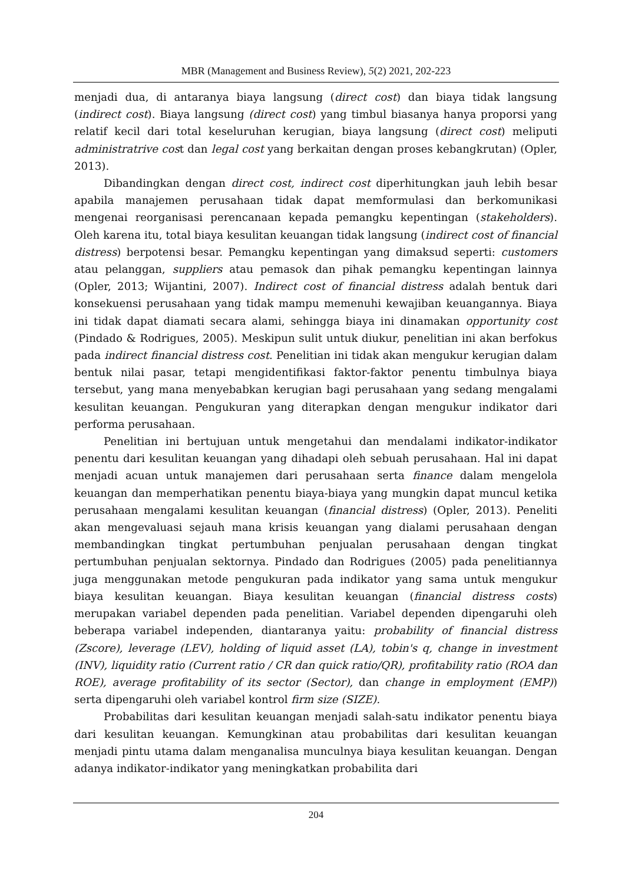MBR (Management and Business Review), 5(2) 2021, 202-223
menjadi dua, di antaranya biaya langsung (direct cost) dan biaya tidak langsung (indirect cost). Biaya langsung (direct cost) yang timbul biasanya hanya proporsi yang relatif kecil dari total keseluruhan kerugian, biaya langsung (direct cost) meliputi administratrive cost dan legal cost yang berkaitan dengan proses kebangkrutan) (Opler, 2013).
Dibandingkan dengan direct cost, indirect cost diperhitungkan jauh lebih besar apabila manajemen perusahaan tidak dapat memformulasi dan berkomunikasi mengenai reorganisasi perencanaan kepada pemangku kepentingan (stakeholders). Oleh karena itu, total biaya kesulitan keuangan tidak langsung (indirect cost of financial distress) berpotensi besar. Pemangku kepentingan yang dimaksud seperti: customers atau pelanggan, suppliers atau pemasok dan pihak pemangku kepentingan lainnya (Opler, 2013; Wijantini, 2007). Indirect cost of financial distress adalah bentuk dari konsekuensi perusahaan yang tidak mampu memenuhi kewajiban keuangannya. Biaya ini tidak dapat diamati secara alami, sehingga biaya ini dinamakan opportunity cost (Pindado & Rodrigues, 2005). Meskipun sulit untuk diukur, penelitian ini akan berfokus pada indirect financial distress cost. Penelitian ini tidak akan mengukur kerugian dalam bentuk nilai pasar, tetapi mengidentifikasi faktor-faktor penentu timbulnya biaya tersebut, yang mana menyebabkan kerugian bagi perusahaan yang sedang mengalami kesulitan keuangan. Pengukuran yang diterapkan dengan mengukur indikator dari performa perusahaan.
Penelitian ini bertujuan untuk mengetahui dan mendalami indikator-indikator penentu dari kesulitan keuangan yang dihadapi oleh sebuah perusahaan. Hal ini dapat menjadi acuan untuk manajemen dari perusahaan serta finance dalam mengelola keuangan dan memperhatikan penentu biaya-biaya yang mungkin dapat muncul ketika perusahaan mengalami kesulitan keuangan (financial distress) (Opler, 2013). Peneliti akan mengevaluasi sejauh mana krisis keuangan yang dialami perusahaan dengan membandingkan tingkat pertumbuhan penjualan perusahaan dengan tingkat pertumbuhan penjualan sektornya. Pindado dan Rodrigues (2005) pada penelitiannya juga menggunakan metode pengukuran pada indikator yang sama untuk mengukur biaya kesulitan keuangan. Biaya kesulitan keuangan (financial distress costs) merupakan variabel dependen pada penelitian. Variabel dependen dipengaruhi oleh beberapa variabel independen, diantaranya yaitu: probability of financial distress (Zscore), leverage (LEV), holding of liquid asset (LA), tobin's q, change in investment (INV), liquidity ratio (Current ratio / CR dan quick ratio/QR), profitability ratio (ROA dan ROE), average profitability of its sector (Sector), dan change in employment (EMP)) serta dipengaruhi oleh variabel kontrol firm size (SIZE).
Probabilitas dari kesulitan keuangan menjadi salah-satu indikator penentu biaya dari kesulitan keuangan. Kemungkinan atau probabilitas dari kesulitan keuangan menjadi pintu utama dalam menganalisa munculnya biaya kesulitan keuangan. Dengan adanya indikator-indikator yang meningkatkan probabilita dari
204